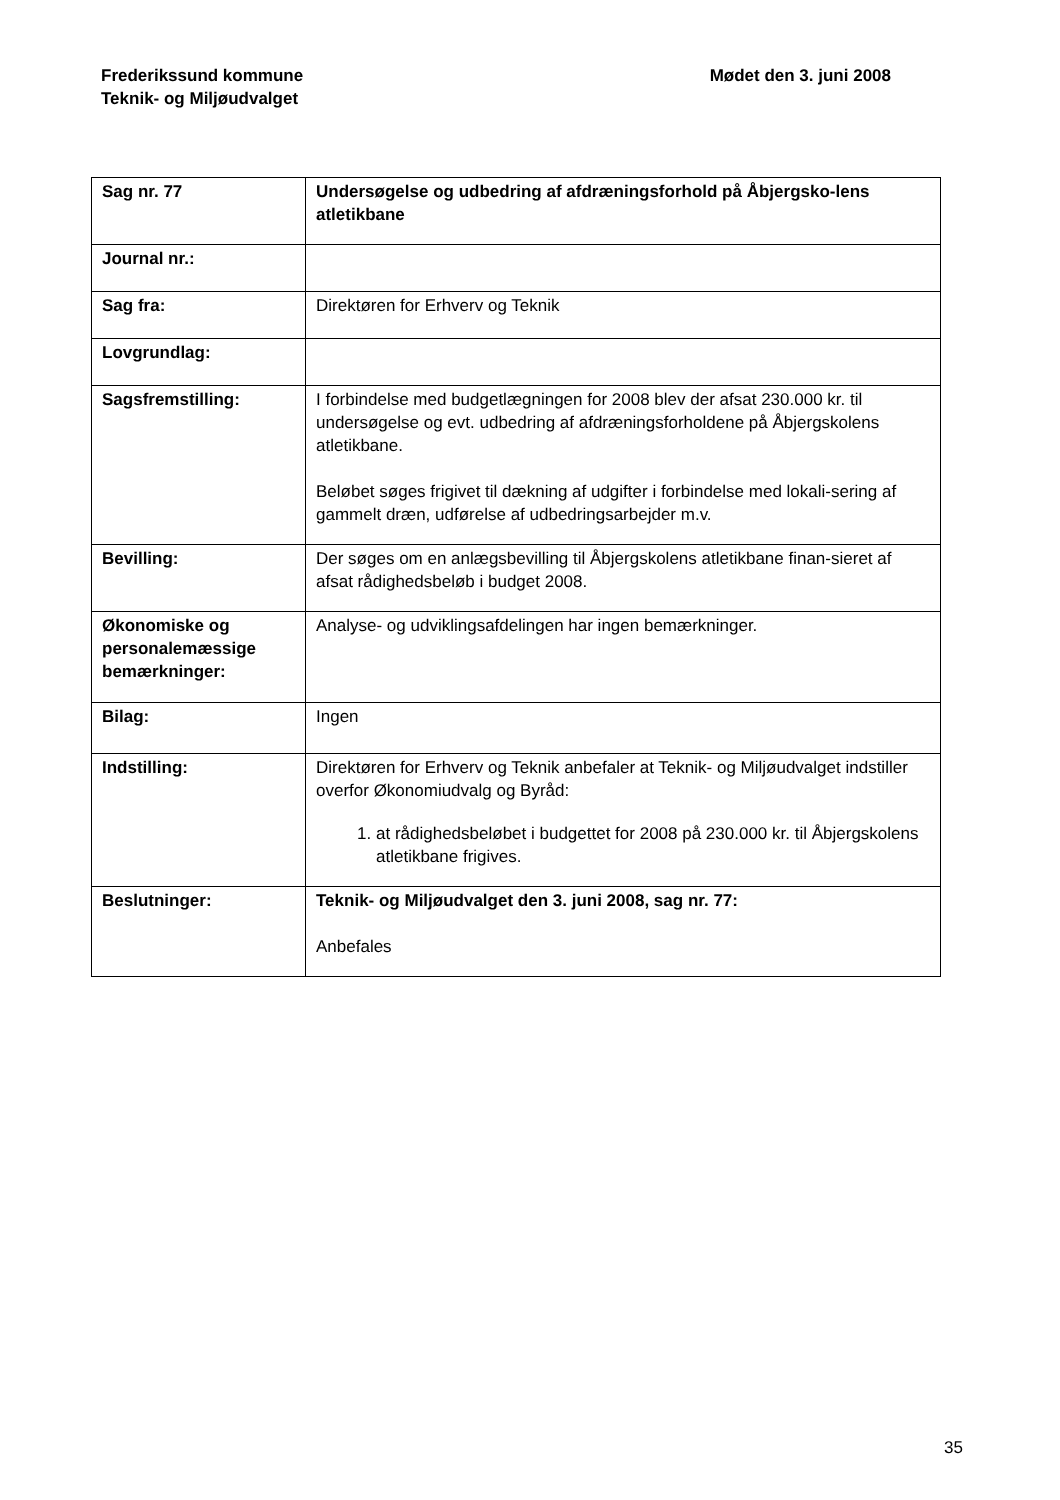Frederikssund kommune
Teknik- og Miljøudvalget
Mødet den 3. juni 2008
| Sag nr. 77 | Undersøgelse og udbedring af afdræningsforhold på Åbjergsko-lens atletikbane |
| Journal nr.: | |
| Sag fra: | Direktøren for Erhverv og Teknik |
| Lovgrundlag: | |
| Sagsfremstilling: | I forbindelse med budgetlægningen for 2008 blev der afsat 230.000 kr. til undersøgelse og evt. udbedring af afdræningsforholdene på Åbjergskolens atletikbane. Beløbet søges frigivet til dækning af udgifter i forbindelse med lokali-sering af gammelt dræn, udførelse af udbedringsarbejder m.v. |
| Bevilling: | Der søges om en anlægsbevilling til Åbjergskolens atletikbane finan-sieret af afsat rådighedsbeløb i budget 2008. |
| Økonomiske og personalemæssige bemærkninger: | Analyse- og udviklingsafdelingen har ingen bemærkninger. |
| Bilag: | Ingen |
| Indstilling: | Direktøren for Erhverv og Teknik anbefaler at Teknik- og Miljøudvalget indstiller overfor Økonomiudvalg og Byråd: 1. at rådighedsbeløbet i budgettet for 2008 på 230.000 kr. til Åbjergskolens atletikbane frigives. |
| Beslutninger: | Teknik- og Miljøudvalget den 3. juni 2008, sag nr. 77: Anbefales |
35